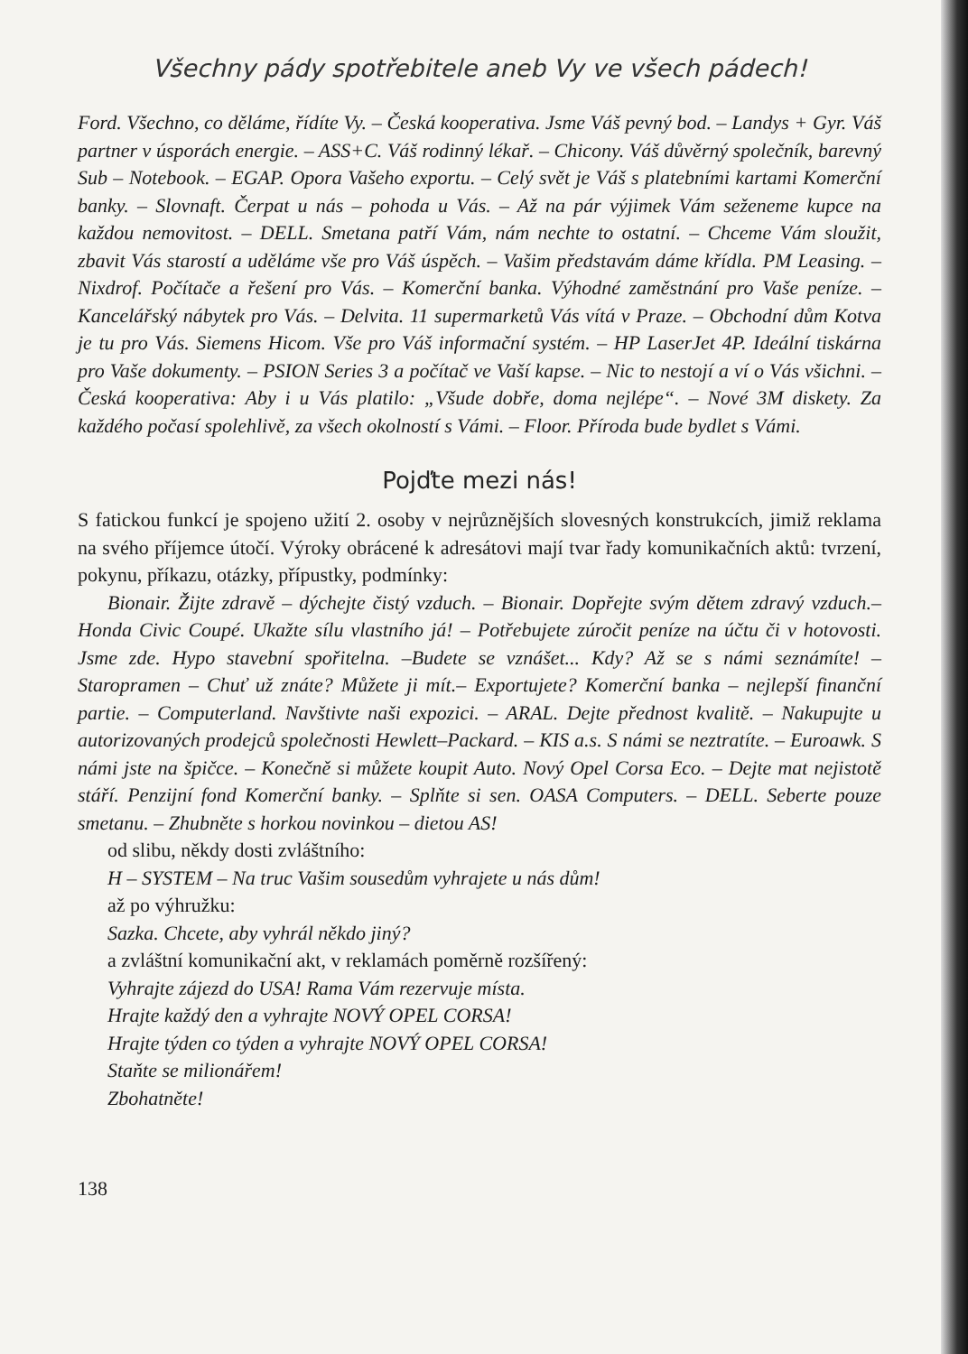Všechny pády spotřebitele aneb Vy ve všech pádech!
Ford. Všechno, co děláme, řídíte Vy. – Česká kooperativa. Jsme Váš pevný bod. – Landys + Gyr. Váš partner v úsporách energie. – ASS+C. Váš rodinný lékař. – Chicony. Váš důvěrný společník, barevný Sub – Notebook. – EGAP. Opora Vašeho exportu. – Celý svět je Váš s platebními kartami Komerční banky. – Slovnaft. Čerpat u nás – pohoda u Vás. – Až na pár výjimek Vám seženeme kupce na každou nemovitost. – DELL. Smetana patří Vám, nám nechte to ostatní. – Chceme Vám sloužit, zbavit Vás starostí a uděláme vše pro Váš úspěch. – Vašim představám dáme křídla. PM Leasing. – Nixdrof. Počítače a řešení pro Vás. – Komerční banka. Výhodné zaměstnání pro Vaše peníze. – Kancelářský nábytek pro Vás. – Delvita. 11 supermarketů Vás vítá v Praze. – Obchodní dům Kotva je tu pro Vás. Siemens Hicom. Vše pro Váš informační systém. – HP LaserJet 4P. Ideální tiskárna pro Vaše dokumenty. – PSION Series 3 a počítač ve Vaší kapse. – Nic to nestojí a ví o Vás všichni. – Česká kooperativa: Aby i u Vás platilo: „Všude dobře, doma nejlépe“. – Nové 3M diskety. Za každého počasí spolehlivě, za všech okolností s Vámi. – Floor. Příroda bude bydlet s Vámi.
Pojďte mezi nás!
S fatickou funkcí je spojeno užití 2. osoby v nejrůznějších slovesných konstrukcích, jimiž reklama na svého příjemce útočí. Výroky obrácené k adresátovi mají tvar řady komunikačních aktů: tvrzení, pokynu, příkazu, otázky, přípustky, podmínky:
Bionair. Žijte zdravě – dýchejte čistý vzduch. – Bionair. Dopřejte svým dětem zdravý vzduch.– Honda Civic Coupé. Ukažte sílu vlastního já! – Potřebujete zúročit peníze na účtu či v hotovosti. Jsme zde. Hypo stavební spořitelna. –Budete se vznášet... Kdy? Až se s námi seznámíte! – Staropramen – Chuť už znáte? Můžete ji mít.– Exportujete? Komerční banka – nejlepší finanční partie. – Computerland. Navštivte naši expozici. – ARAL. Dejte přednost kvalitě. – Nakupujte u autorizovaných prodejců společnosti Hewlett–Packard. – KIS a.s. S námi se neztratíte. – Euroawk. S námi jste na špičce. – Konečně si můžete koupit Auto. Nový Opel Corsa Eco. – Dejte mat nejistotě stáří. Penzijní fond Komerční banky. – Splňte si sen. OASA Computers. – DELL. Seberte pouze smetanu. – Zhubněte s horkou novinkou – dietou AS!
od slibu, někdy dosti zvláštního:
H – SYSTEM – Na truc Vašim sousedům vyhrajete u nás dům!
až po výhružku:
Sazka. Chcete, aby vyhrál někdo jiný?
a zvláštní komunikační akt, v reklamách poměrně rozšířený:
Vyhrajte zájezd do USA! Rama Vám rezervuje místa.
Hrajte každý den a vyhrajte NOVÝ OPEL CORSA!
Hrajte týden co týden a vyhrajte NOVÝ OPEL CORSA!
Staňte se milionářem!
Zbohatněte!
138